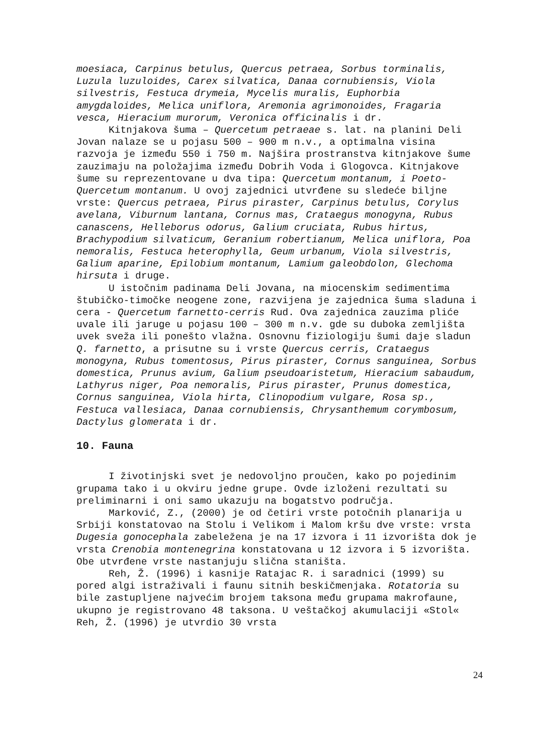moesiaca, Carpinus betulus, Quercus petraea, Sorbus torminalis, Luzula luzuloides, Carex silvatica, Danaa cornubiensis, Viola silvestris, Festuca drymeia, Mycelis muralis, Euphorbia amygdaloides, Melica uniflora, Aremonia agrimonoides, Fragaria vesca, Hieracium murorum, Veronica officinalis i dr.
Kitnjakova šuma – Quercetum petraeae s. lat. na planini Deli Jovan nalaze se u pojasu 500 – 900 m n.v., a optimalna visina razvoja je između 550 i 750 m. Najšira prostranstva kitnjakove šume zauzimaju na položajima između Dobrih Voda i Glogovca. Kitnjakove šume su reprezentovane u dva tipa: Quercetum montanum, i Poeto-Quercetum montanum. U ovoj zajednici utvrđene su sledeće biljne vrste: Quercus petraea, Pirus piraster, Carpinus betulus, Corylus avelana, Viburnum lantana, Cornus mas, Crataegus monogyna, Rubus canascens, Helleborus odorus, Galium cruciata, Rubus hirtus, Brachypodium silvaticum, Geranium robertianum, Melica uniflora, Poa nemoralis, Festuca heterophylla, Geum urbanum, Viola silvestris, Galium aparine, Epilobium montanum, Lamium galeobdolon, Glechoma hirsuta i druge.
U istočnim padinama Deli Jovana, na miocenskim sedimentima štubičko-timočke neogene zone, razvijena je zajednica šuma sladuna i cera - Quercetum farnetto-cerris Rud. Ova zajednica zauzima pliće uvale ili jaruge u pojasu 100 – 300 m n.v. gde su duboka zemljišta uvek sveža ili ponešto vlažna. Osnovnu fiziologiju šumi daje sladun Q. farnetto, a prisutne su i vrste Quercus cerris, Crataegus monogyna, Rubus tomentosus, Pirus piraster, Cornus sanguinea, Sorbus domestica, Prunus avium, Galium pseudoaristetum, Hieracium sabaudum, Lathyrus niger, Poa nemoralis, Pirus piraster, Prunus domestica, Cornus sanguinea, Viola hirta, Clinopodium vulgare, Rosa sp., Festuca vallesiaca, Danaa cornubiensis, Chrysanthemum corymbosum, Dactylus glomerata i dr.
10. Fauna
I životinjski svet je nedovoljno proučen, kako po pojedinim grupama tako i u okviru jedne grupe. Ovde izloženi rezultati su preliminarni i oni samo ukazuju na bogatstvo područja.
Marković, Z., (2000) je od četiri vrste potočnih planarija u Srbiji konstatovao na Stolu i Velikom i Malom kršu dve vrste: vrsta Dugesia gonocephala zabeležena je na 17 izvora i 11 izvorišta dok je vrsta Crenobia montenegrina konstatovana u 12 izvora i 5 izvorišta. Obe utvrđene vrste nastanjuju slična staništa.
Reh, Ž. (1996) i kasnije Ratajac R. i saradnici (1999) su pored algi istraživali i faunu sitnih beskičmenjaka. Rotatoria su bile zastupljene najvećim brojem taksona među grupama makrofaune, ukupno je registrovano 48 taksona. U veštačkoj akumulaciji «Stol« Reh, Ž. (1996) je utvrdio 30 vrsta
24